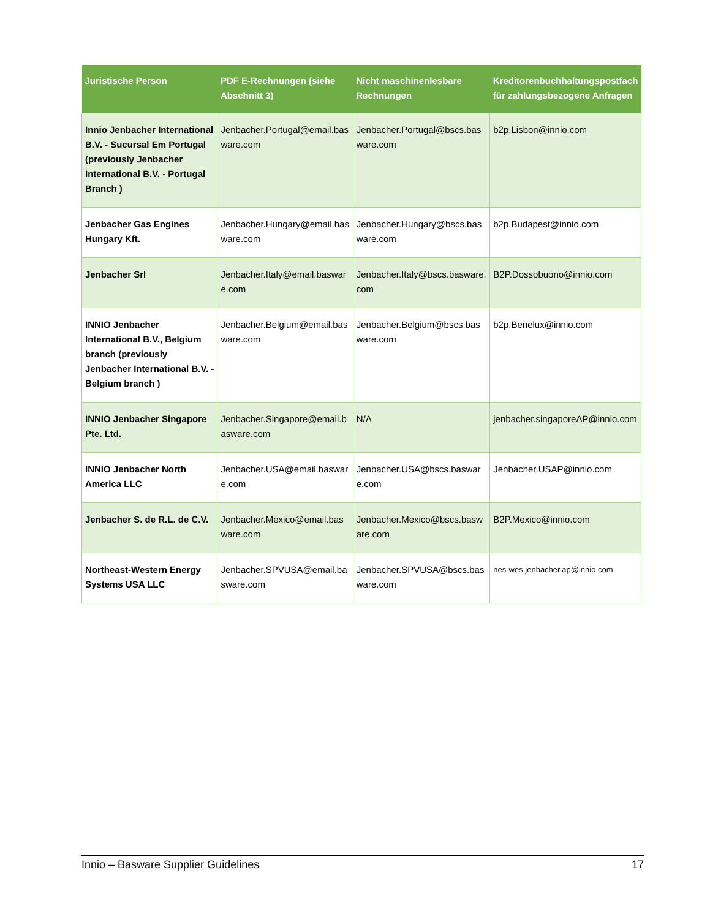| Juristische Person | PDF E-Rechnungen (siehe Abschnitt 3 ) | Nicht maschinenlesbare Rechnungen | Kreditorenbuchhaltungspostfach für zahlungsbezogene Anfragen |
| --- | --- | --- | --- |
| Innio Jenbacher International B.V. - Sucursal Em Portugal (previously Jenbacher International B.V. - Portugal Branch ) | Jenbacher.Portugal@email.basware.com | Jenbacher.Portugal@bscs.basware.com | b2p.Lisbon@innio.com |
| Jenbacher Gas Engines Hungary Kft. | Jenbacher.Hungary@email.basware.com | Jenbacher.Hungary@bscs.basware.com | b2p.Budapest@innio.com |
| Jenbacher Srl | Jenbacher.Italy@email.basware.com | Jenbacher.Italy@bscs.basware.com | B2P.Dossobuono@innio.com |
| INNIO Jenbacher International B.V., Belgium branch (previously Jenbacher International B.V. - Belgium branch ) | Jenbacher.Belgium@email.basware.com | Jenbacher.Belgium@bscs.basware.com | b2p.Benelux@innio.com |
| INNIO Jenbacher Singapore Pte. Ltd. | Jenbacher.Singapore@email.basware.com | N/A | jenbacher.singaporeAP@innio.com |
| INNIO Jenbacher North America LLC | Jenbacher.USA@email.basware.com | Jenbacher.USA@bscs.basware.com | Jenbacher.USAP@innio.com |
| Jenbacher S. de R.L. de C.V. | Jenbacher.Mexico@email.basware.com | Jenbacher.Mexico@bscs.basware.com | B2P.Mexico@innio.com |
| Northeast-Western Energy Systems USA LLC | Jenbacher.SPVUSA@email.basware.com | Jenbacher.SPVUSA@bscs.basware.com | nes-wes.jenbacher.ap@innio.com |
Innio – Basware Supplier Guidelines 17